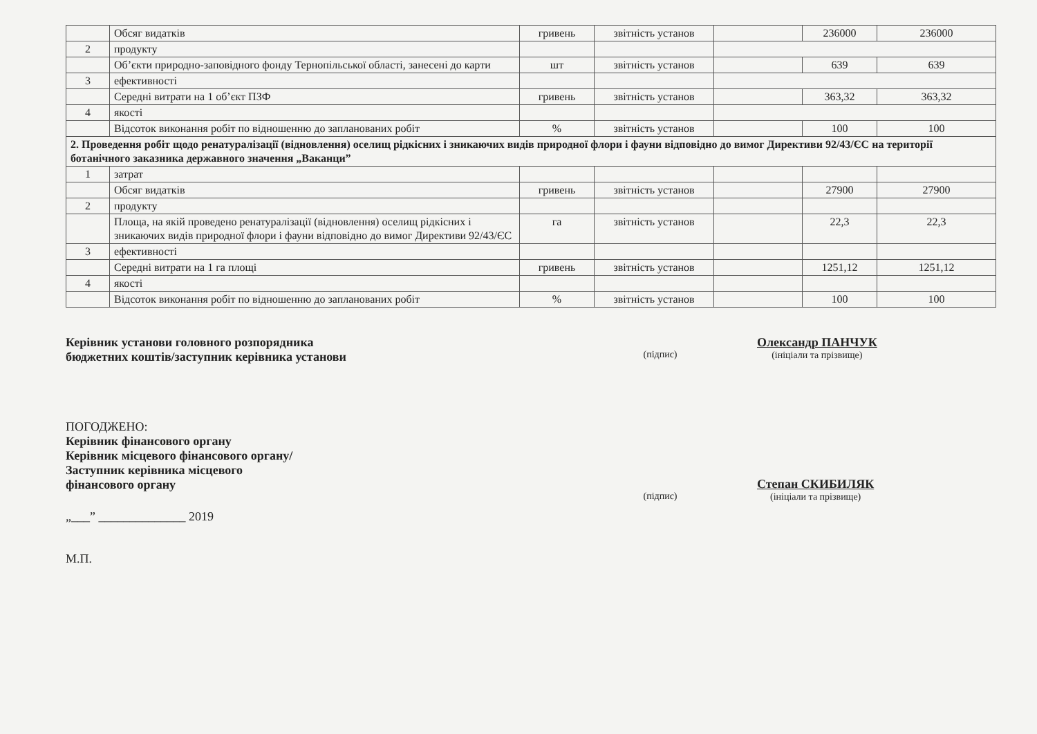| | Обсяг видатків | гривень | звітність установ | | 236000 | 236000 |
| 2 | продукту | | | | | |
| | Об’єкти природно-заповідного фонду Тернопільської області, занесені до карти | шт | звітність установ | | 639 | 639 |
| 3 | ефективності | | | | | |
| | Середні витрати на 1 об’єкт ПЗФ | гривень | звітність установ | | 363,32 | 363,32 |
| 4 | якості | | | | | |
| | Відсоток виконання робіт по відношенню до запланованих робіт | % | звітність установ | | 100 | 100 |
| 2. Проведення робіт щодо ренатуралізації (відновлення) оселищ рідкісних і зникаючих видів природної флори і фауни відповідно до вимог Директиви 92/43/ЄС на території ботанічного заказника державного значення „Ваканци” | | | | | | |
| 1 | затрат | | | | | |
| | Обсяг видатків | гривень | звітність установ | | 27900 | 27900 |
| 2 | продукту | | | | | |
| | Площа, на якій проведено ренатуралізації (відновлення) оселищ рідкісних і зникаючих видів природної флори і фауни відповідно до вимог Директиви 92/43/ЄС | га | звітність установ | | 22,3 | 22,3 |
| 3 | ефективності | | | | | |
| | Середні витрати на 1 га площі | гривень | звітність установ | | 1251,12 | 1251,12 |
| 4 | якості | | | | | |
| | Відсоток виконання робіт по відношенню до запланованих робіт | % | звітність установ | | 100 | 100 |
Керівник установи головного розпорядника
бюджетних коштів/заступник керівника установи
(підпис)
Олександр ПАНЧУК
(ініціали та прізвище)
ПОГОДЖЕНО:
Керівник фінансового органу
Керівник місцевого фінансового органу/
Заступник керівника місцевого
фінансового органу
(підпис)
Степан СКИБИЛЯК
(ініціали та прізвище)
„___” ______________ 2019
М.П.